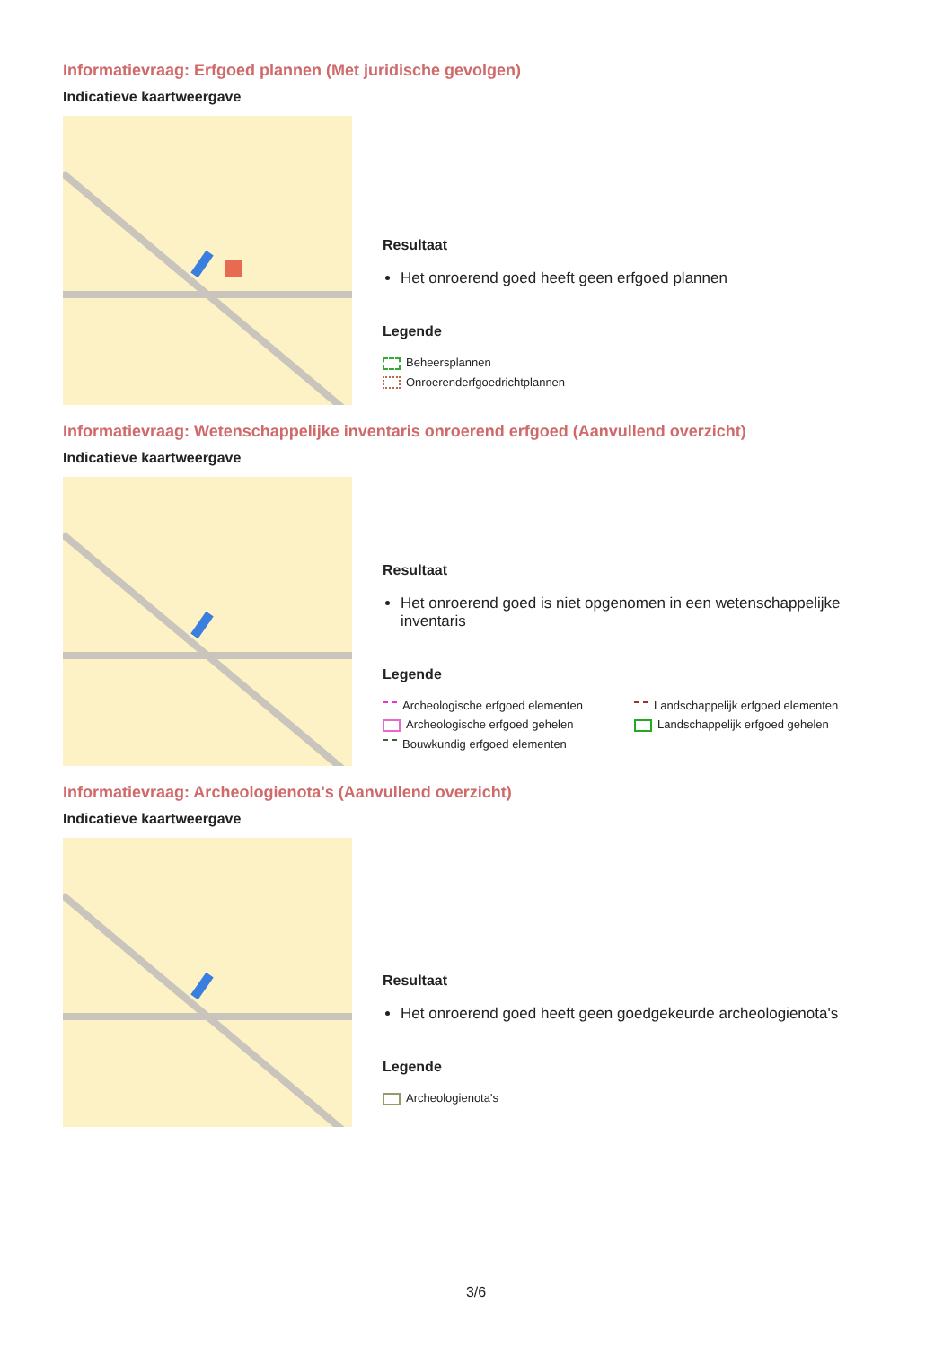Informatievraag: Erfgoed plannen (Met juridische gevolgen)
Indicatieve kaartweergave
Resultaat
Het onroerend goed heeft geen erfgoed plannen
Legende
Beheersplannen
Onroerenderfgoedrichtplannen
Informatievraag: Wetenschappelijke inventaris onroerend erfgoed (Aanvullend overzicht)
Indicatieve kaartweergave
Resultaat
Het onroerend goed is niet opgenomen in een wetenschappelijke inventaris
Legende
Archeologische erfgoed elementen
Landschappelijk erfgoed elementen
Archeologische erfgoed gehelen
Landschappelijk erfgoed gehelen
Bouwkundig erfgoed elementen
Informatievraag: Archeologienota's (Aanvullend overzicht)
Indicatieve kaartweergave
Resultaat
Het onroerend goed heeft geen goedgekeurde archeologienota's
Legende
Archeologienota's
3/6